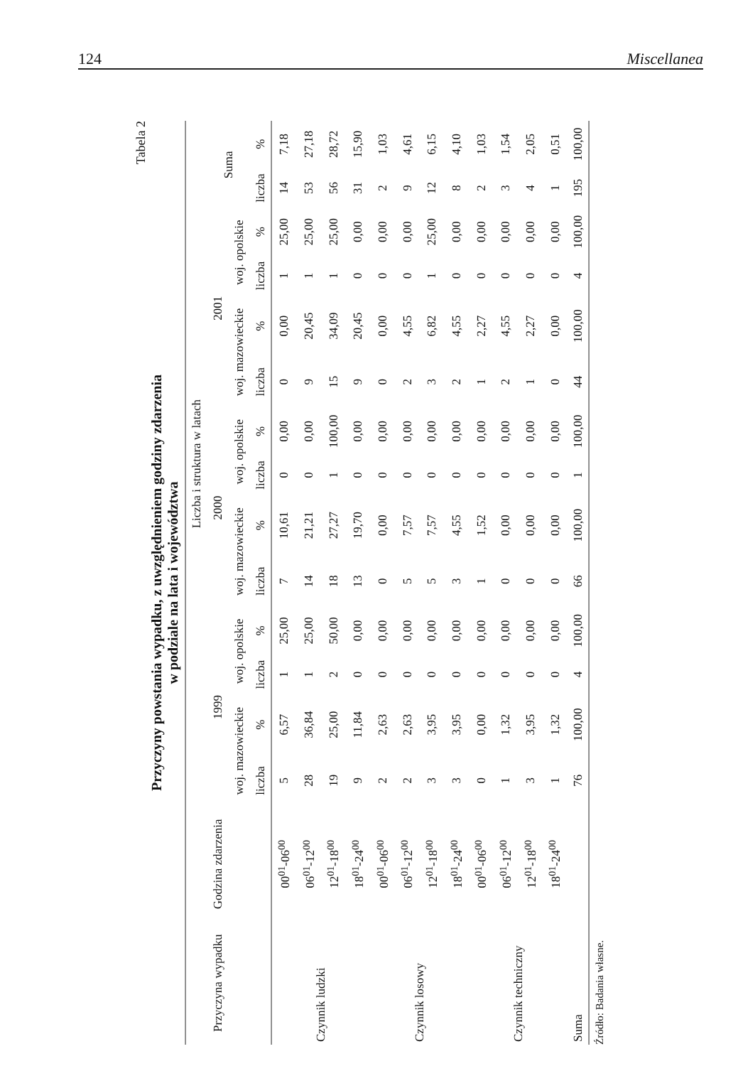124 Miscellanea
Tabela 2
Przyczyny powstania wypadku, z uwzględnieniem godziny zdarzenia
w podziale na lata i województwa
| Przyczyna wypadku | Godzina zdarzenia | Liczba i struktura w latach | | | | | | | | | | | | | |
| --- | --- | --- | --- | --- | --- | --- | --- | --- | --- | --- | --- | --- | --- | --- | --- |
| | | 1999 | | | | 2000 | | | | 2001 | | | | Suma | |
| | | woj. mazowieckie | | woj. opolskie | | woj. mazowieckie | | woj. opolskie | | woj. mazowieckie | | woj. opolskie | | | |
| | | liczba | % | liczba | % | liczba | % | liczba | % | liczba | % | liczba | % | liczba | % |
| Czynnik ludzki | 00<sup>01</sup>-06<sup>00</sup> | 5 | 6,57 | 1 | 25,00 | 7 | 10,61 | 0 | 0,00 | 0 | 0,00 | 1 | 25,00 | 14 | 7,18 |
| | 06<sup>01</sup>-12<sup>00</sup> | 28 | 36,84 | 1 | 25,00 | 14 | 21,21 | 0 | 0,00 | 9 | 20,45 | 1 | 25,00 | 53 | 27,18 |
| | 12<sup>01</sup>-18<sup>00</sup> | 19 | 25,00 | 2 | 50,00 | 18 | 27,27 | 1 | 100,00 | 15 | 34,09 | 1 | 25,00 | 56 | 28,72 |
| | 18<sup>01</sup>-24<sup>00</sup> | 9 | 11,84 | 0 | 0,00 | 13 | 19,70 | 0 | 0,00 | 9 | 20,45 | 0 | 0,00 | 31 | 15,90 |
| Czynnik losowy | 00<sup>01</sup>-06<sup>00</sup> | 2 | 2,63 | 0 | 0,00 | 0 | 0,00 | 0 | 0,00 | 0 | 0,00 | 0 | 0,00 | 2 | 1,03 |
| | 06<sup>01</sup>-12<sup>00</sup> | 2 | 2,63 | 0 | 0,00 | 5 | 7,57 | 0 | 0,00 | 2 | 4,55 | 0 | 0,00 | 9 | 4,61 |
| | 12<sup>01</sup>-18<sup>00</sup> | 3 | 3,95 | 0 | 0,00 | 5 | 7,57 | 0 | 0,00 | 3 | 6,82 | 1 | 25,00 | 12 | 6,15 |
| | 18<sup>01</sup>-24<sup>00</sup> | 3 | 3,95 | 0 | 0,00 | 3 | 4,55 | 0 | 0,00 | 2 | 4,55 | 0 | 0,00 | 8 | 4,10 |
| Czynnik techniczny | 00<sup>01</sup>-06<sup>00</sup> | 0 | 0,00 | 0 | 0,00 | 1 | 1,52 | 0 | 0,00 | 1 | 2,27 | 0 | 0,00 | 2 | 1,03 |
| | 06<sup>01</sup>-12<sup>00</sup> | 1 | 1,32 | 0 | 0,00 | 0 | 0,00 | 0 | 0,00 | 2 | 4,55 | 0 | 0,00 | 3 | 1,54 |
| | 12<sup>01</sup>-18<sup>00</sup> | 3 | 3,95 | 0 | 0,00 | 0 | 0,00 | 0 | 0,00 | 1 | 2,27 | 0 | 0,00 | 4 | 2,05 |
| | 18<sup>01</sup>-24<sup>00</sup> | 1 | 1,32 | 0 | 0,00 | 0 | 0,00 | 0 | 0,00 | 0 | 0,00 | 0 | 0,00 | 1 | 0,51 |
| Suma | | 76 | 100,00 | 4 | 100,00 | 66 | 100,00 | 1 | 100,00 | 44 | 100,00 | 4 | 100,00 | 195 | 100,00 |
Źródło: Badania własne.